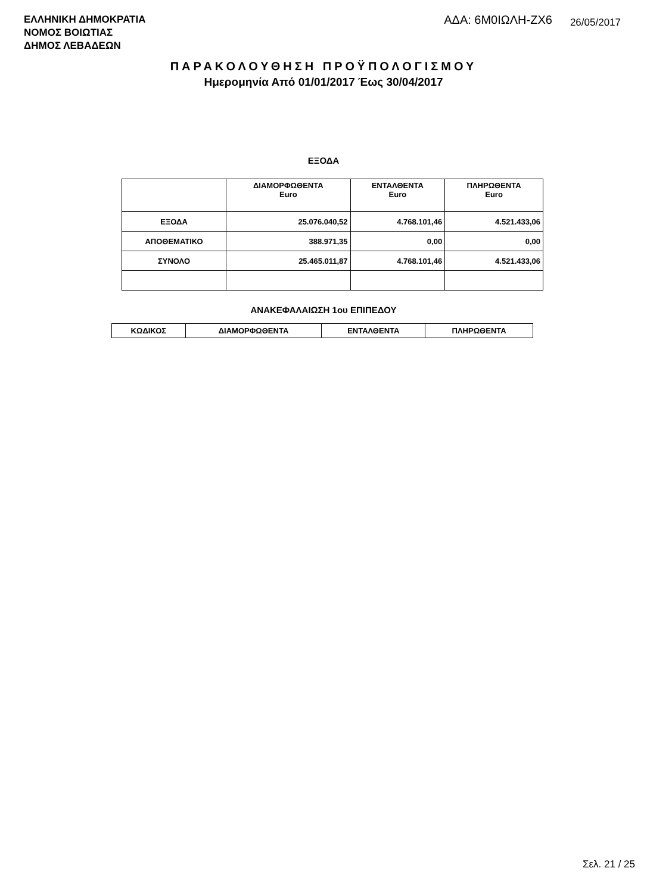ΕΛΛΗΝΙΚΗ ΔΗΜΟΚΡΑΤΙΑ
ΝΟΜΟΣ ΒΟΙΩΤΙΑΣ
ΔΗΜΟΣ ΛΕΒΑΔΕΩΝ
ΑΔΑ: 6Μ0ΙΩΛΗ-ΖΧ6 26/05/2017
ΠΑΡΑΚΟΛΟΥΘΗΣΗ ΠΡΟΫΠΟΛΟΓΙΣΜΟΥ
Ημερομηνία Από 01/01/2017 Έως 30/04/2017
ΕΞΟΔΑ
| | ΔΙΑΜΟΡΦΩΘΕΝΤΑ Euro | ΕΝΤΑΛΘΕΝΤΑ Euro | ΠΛΗΡΩΘΕΝΤΑ Euro |
| --- | --- | --- | --- |
| ΕΞΟΔΑ | 25.076.040,52 | 4.768.101,46 | 4.521.433,06 |
| ΑΠΟΘΕΜΑΤΙΚΟ | 388.971,35 | 0,00 | 0,00 |
| ΣΥΝΟΛΟ | 25.465.011,87 | 4.768.101,46 | 4.521.433,06 |
ΑΝΑΚΕΦΑΛΑΙΩΣΗ 1ου ΕΠΙΠΕΔΟΥ
| ΚΩΔΙΚΟΣ | ΔΙΑΜΟΡΦΩΘΕΝΤΑ | ΕΝΤΑΛΘΕΝΤΑ | ΠΛΗΡΩΘΕΝΤΑ |
| --- | --- | --- | --- |
Σελ. 21 / 25